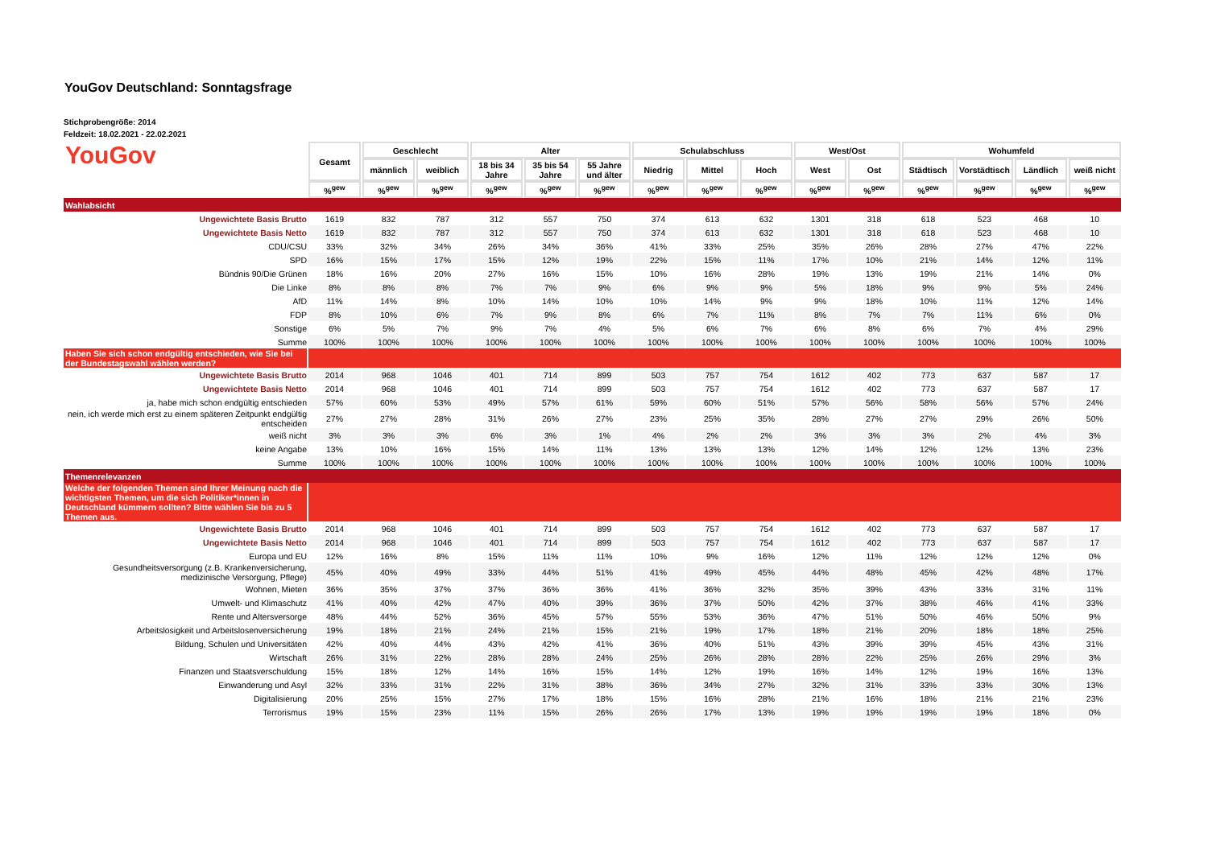YouGov Deutschland: Sonntagsfrage
Stichprobengröße: 2014
Feldzeit: 18.02.2021 - 22.02.2021
| YouGov | Gesamt | Geschlecht | | Alter | | | Schulabschluss | | | West/Ost | | Wohumfeld | | | |
| --- | --- | --- | --- | --- | --- | --- | --- | --- | --- | --- | --- | --- | --- | --- | --- |
| | | männlich | weiblich | 18 bis 34 Jahre | 35 bis 54 Jahre | 55 Jahre und älter | Niedrig | Mittel | Hoch | West | Ost | Städtisch | Vorstädtisch | Ländlich | weiß nicht |
| | %<sup>gew</sup> | %<sup>gew</sup> | %<sup>gew</sup> | %<sup>gew</sup> | %<sup>gew</sup> | %<sup>gew</sup> | %<sup>gew</sup> | %<sup>gew</sup> | %<sup>gew</sup> | %<sup>gew</sup> | %<sup>gew</sup> | %<sup>gew</sup> | %<sup>gew</sup> | %<sup>gew</sup> | %<sup>gew</sup> |
| Wahlabsicht | | | | | | | | | | | | | | | |
| Ungewichtete Basis Brutto | 1619 | 832 | 787 | 312 | 557 | 750 | 374 | 613 | 632 | 1301 | 318 | 618 | 523 | 468 | 10 |
| Ungewichtete Basis Netto | 1619 | 832 | 787 | 312 | 557 | 750 | 374 | 613 | 632 | 1301 | 318 | 618 | 523 | 468 | 10 |
| CDU/CSU | 33% | 32% | 34% | 26% | 34% | 36% | 41% | 33% | 25% | 35% | 26% | 28% | 27% | 47% | 22% |
| SPD | 16% | 15% | 17% | 15% | 12% | 19% | 22% | 15% | 11% | 17% | 10% | 21% | 14% | 12% | 11% |
| Bündnis 90/Die Grünen | 18% | 16% | 20% | 27% | 16% | 15% | 10% | 16% | 28% | 19% | 13% | 19% | 21% | 14% | 0% |
| Die Linke | 8% | 8% | 8% | 7% | 7% | 9% | 6% | 9% | 9% | 5% | 18% | 9% | 9% | 5% | 24% |
| AfD | 11% | 14% | 8% | 10% | 14% | 10% | 10% | 14% | 9% | 9% | 18% | 10% | 11% | 12% | 14% |
| FDP | 8% | 10% | 6% | 7% | 9% | 8% | 6% | 7% | 11% | 8% | 7% | 7% | 11% | 6% | 0% |
| Sonstige | 6% | 5% | 7% | 9% | 7% | 4% | 5% | 6% | 7% | 6% | 8% | 6% | 7% | 4% | 29% |
| Summe | 100% | 100% | 100% | 100% | 100% | 100% | 100% | 100% | 100% | 100% | 100% | 100% | 100% | 100% | 100% |
| Haben Sie sich schon endgültig entschieden, wie Sie bei der Bundestagswahl wählen werden? | | | | | | | | | | | | | | | |
| Ungewichtete Basis Brutto | 2014 | 968 | 1046 | 401 | 714 | 899 | 503 | 757 | 754 | 1612 | 402 | 773 | 637 | 587 | 17 |
| Ungewichtete Basis Netto | 2014 | 968 | 1046 | 401 | 714 | 899 | 503 | 757 | 754 | 1612 | 402 | 773 | 637 | 587 | 17 |
| ja, habe mich schon endgültig entschieden | 57% | 60% | 53% | 49% | 57% | 61% | 59% | 60% | 51% | 57% | 56% | 58% | 56% | 57% | 24% |
| nein, ich werde mich erst zu einem späteren Zeitpunkt endgültig entscheiden | 27% | 27% | 28% | 31% | 26% | 27% | 23% | 25% | 35% | 28% | 27% | 27% | 29% | 26% | 50% |
| weiß nicht | 3% | 3% | 3% | 6% | 3% | 1% | 4% | 2% | 2% | 3% | 3% | 3% | 2% | 4% | 3% |
| keine Angabe | 13% | 10% | 16% | 15% | 14% | 11% | 13% | 13% | 13% | 12% | 14% | 12% | 12% | 13% | 23% |
| Summe | 100% | 100% | 100% | 100% | 100% | 100% | 100% | 100% | 100% | 100% | 100% | 100% | 100% | 100% | 100% |
| Themenrelevanzen | | | | | | | | | | | | | | | |
| Welche der folgenden Themen sind Ihrer Meinung nach die wichtigsten Themen, um die sich Politiker*innen in Deutschland kümmern sollten? Bitte wählen Sie bis zu 5 Themen aus. | | | | | | | | | | | | | | | |
| Ungewichtete Basis Brutto | 2014 | 968 | 1046 | 401 | 714 | 899 | 503 | 757 | 754 | 1612 | 402 | 773 | 637 | 587 | 17 |
| Ungewichtete Basis Netto | 2014 | 968 | 1046 | 401 | 714 | 899 | 503 | 757 | 754 | 1612 | 402 | 773 | 637 | 587 | 17 |
| Europa und EU | 12% | 16% | 8% | 15% | 11% | 11% | 10% | 9% | 16% | 12% | 11% | 12% | 12% | 12% | 0% |
| Gesundheitsversorgung (z.B. Krankenversicherung, medizinische Versorgung, Pflege) | 45% | 40% | 49% | 33% | 44% | 51% | 41% | 49% | 45% | 44% | 48% | 45% | 42% | 48% | 17% |
| Wohnen, Mieten | 36% | 35% | 37% | 37% | 36% | 36% | 41% | 36% | 32% | 35% | 39% | 43% | 33% | 31% | 11% |
| Umwelt- und Klimaschutz | 41% | 40% | 42% | 47% | 40% | 39% | 36% | 37% | 50% | 42% | 37% | 38% | 46% | 41% | 33% |
| Rente und Altersversorge | 48% | 44% | 52% | 36% | 45% | 57% | 55% | 53% | 36% | 47% | 51% | 50% | 46% | 50% | 9% |
| Arbeitslosigkeit und Arbeitslosenversicherung | 19% | 18% | 21% | 24% | 21% | 15% | 21% | 19% | 17% | 18% | 21% | 20% | 18% | 18% | 25% |
| Bildung, Schulen und Universitäten | 42% | 40% | 44% | 43% | 42% | 41% | 36% | 40% | 51% | 43% | 39% | 39% | 45% | 43% | 31% |
| Wirtschaft | 26% | 31% | 22% | 28% | 28% | 24% | 25% | 26% | 28% | 28% | 22% | 25% | 26% | 29% | 3% |
| Finanzen und Staatsverschuldung | 15% | 18% | 12% | 14% | 16% | 15% | 14% | 12% | 19% | 16% | 14% | 12% | 19% | 16% | 13% |
| Einwanderung und Asyl | 32% | 33% | 31% | 22% | 31% | 38% | 36% | 34% | 27% | 32% | 31% | 33% | 33% | 30% | 13% |
| Digitalisierung | 20% | 25% | 15% | 27% | 17% | 18% | 15% | 16% | 28% | 21% | 16% | 18% | 21% | 21% | 23% |
| Terrorismus | 19% | 15% | 23% | 11% | 15% | 26% | 26% | 17% | 13% | 19% | 19% | 19% | 19% | 18% | 0% |